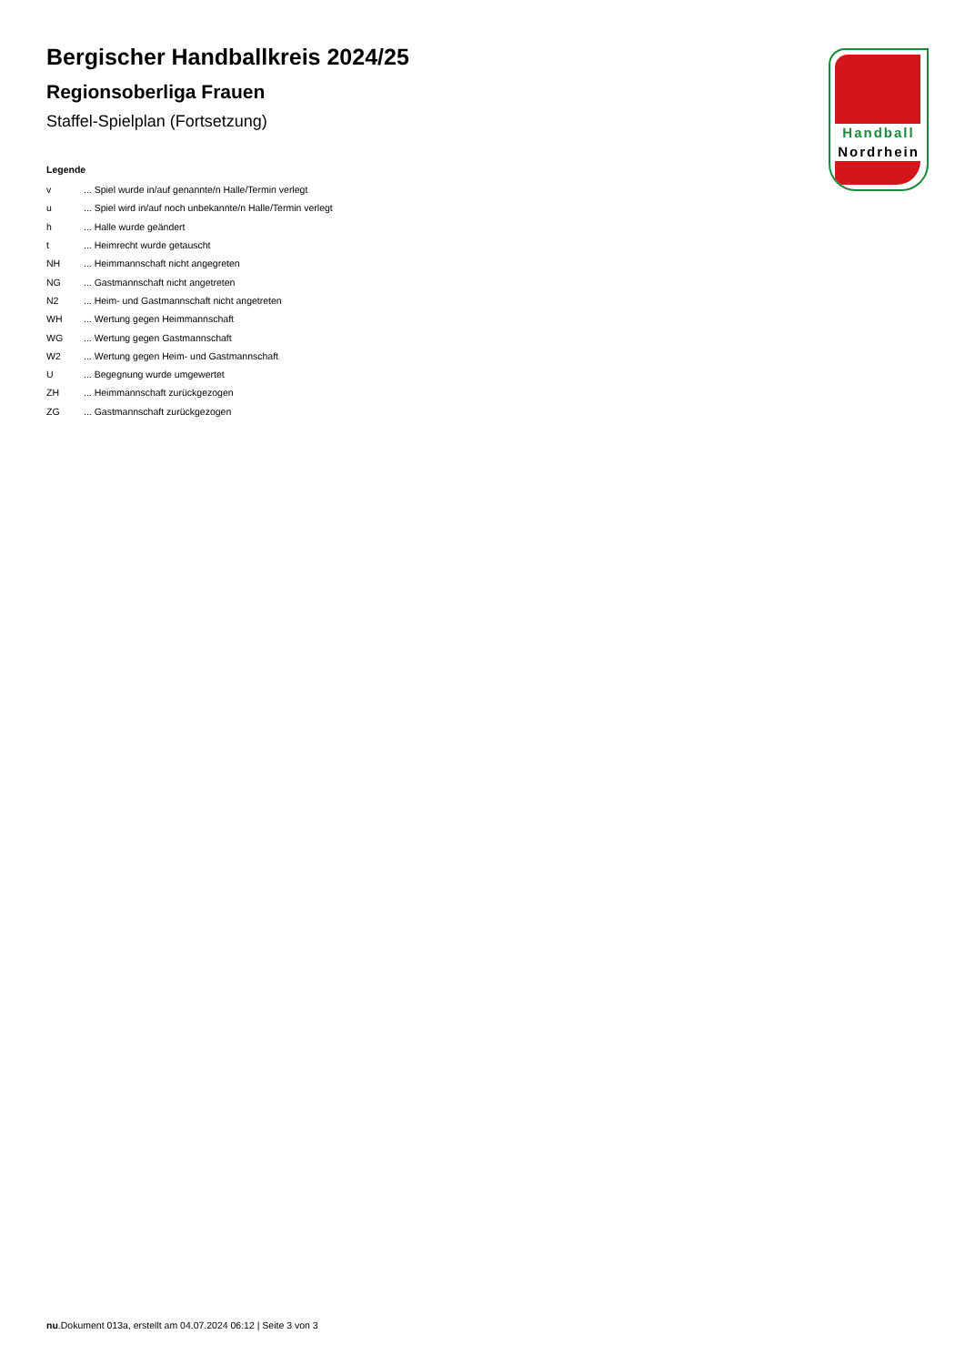Bergischer Handballkreis 2024/25
Regionsoberliga Frauen
Staffel-Spielplan (Fortsetzung)
Legende
| v | ... Spiel wurde in/auf genannte/n Halle/Termin verlegt |
| u | ... Spiel wird in/auf noch unbekannte/n Halle/Termin verlegt |
| h | ... Halle wurde geändert |
| t | ... Heimrecht wurde getauscht |
| NH | ... Heimmannschaft nicht angegreten |
| NG | ... Gastmannschaft nicht angetreten |
| N2 | ... Heim- und Gastmannschaft nicht angetreten |
| WH | ... Wertung gegen Heimmannschaft |
| WG | ... Wertung gegen Gastmannschaft |
| W2 | ... Wertung gegen Heim- und Gastmannschaft |
| U | ... Begegnung wurde umgewertet |
| ZH | ... Heimmannschaft zurückgezogen |
| ZG | ... Gastmannschaft zurückgezogen |
Handball
Nordrhein
nu.Dokument 013a, erstellt am 04.07.2024 06:12 | Seite 3 von 3